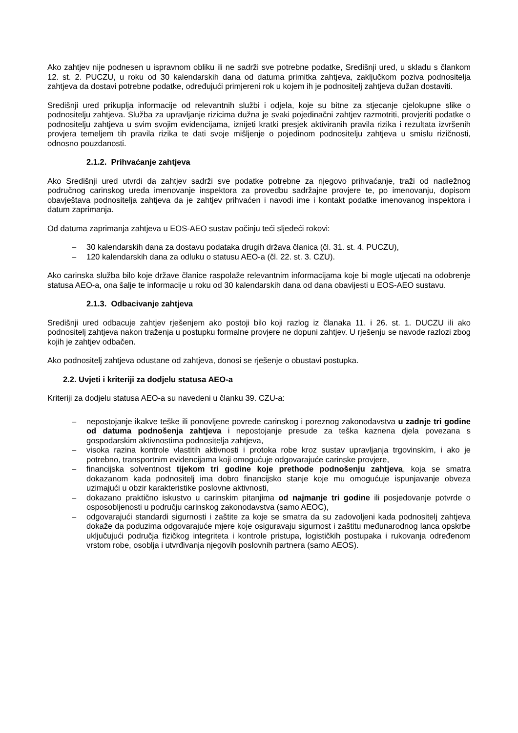Ako zahtjev nije podnesen u ispravnom obliku ili ne sadrži sve potrebne podatke, Središnji ured, u skladu s člankom 12. st. 2. PUCZU, u roku od 30 kalendarskih dana od datuma primitka zahtjeva, zaključkom poziva podnositelja zahtjeva da dostavi potrebne podatke, određujući primjereni rok u kojem ih je podnositelj zahtjeva dužan dostaviti.
Središnji ured prikuplja informacije od relevantnih službi i odjela, koje su bitne za stjecanje cjelokupne slike o podnositelju zahtjeva. Služba za upravljanje rizicima dužna je svaki pojedinačni zahtjev razmotriti, provjeriti podatke o podnositelju zahtjeva u svim svojim evidencijama, iznijeti kratki presjek aktiviranih pravila rizika i rezultata izvršenih provjera temeljem tih pravila rizika te dati svoje mišljenje o pojedinom podnositelju zahtjeva u smislu rizičnosti, odnosno pouzdanosti.
2.1.2. Prihvaćanje zahtjeva
Ako Središnji ured utvrdi da zahtjev sadrži sve podatke potrebne za njegovo prihvaćanje, traži od nadležnog područnog carinskog ureda imenovanje inspektora za provedbu sadržajne provjere te, po imenovanju, dopisom obavještava podnositelja zahtjeva da je zahtjev prihvaćen i navodi ime i kontakt podatke imenovanog inspektora i datum zaprimanja.
Od datuma zaprimanja zahtjeva u EOS-AEO sustav počinju teći sljedeći rokovi:
– 30 kalendarskih dana za dostavu podataka drugih država članica (čl. 31. st. 4. PUCZU),
– 120 kalendarskih dana za odluku o statusu AEO-a (čl. 22. st. 3. CZU).
Ako carinska služba bilo koje države članice raspolaže relevantnim informacijama koje bi mogle utjecati na odobrenje statusa AEO-a, ona šalje te informacije u roku od 30 kalendarskih dana od dana obavijesti u EOS-AEO sustavu.
2.1.3. Odbacivanje zahtjeva
Središnji ured odbacuje zahtjev rješenjem ako postoji bilo koji razlog iz članaka 11. i 26. st. 1. DUCZU ili ako podnositelj zahtjeva nakon traženja u postupku formalne provjere ne dopuni zahtjev. U rješenju se navode razlozi zbog kojih je zahtjev odbačen.
Ako podnositelj zahtjeva odustane od zahtjeva, donosi se rješenje o obustavi postupka.
2.2. Uvjeti i kriteriji za dodjelu statusa AEO-a
Kriteriji za dodjelu statusa AEO-a su navedeni u članku 39. CZU-a:
– nepostojanje ikakve teške ili ponovljene povrede carinskog i poreznog zakonodavstva u zadnje tri godine od datuma podnošenja zahtjeva i nepostojanje presude za teška kaznena djela povezana s gospodarskim aktivnostima podnositelja zahtjeva,
– visoka razina kontrole vlastitih aktivnosti i protoka robe kroz sustav upravljanja trgovinskim, i ako je potrebno, transportnim evidencijama koji omogućuje odgovarajuće carinske provjere,
– financijska solventnost tijekom tri godine koje prethode podnošenju zahtjeva, koja se smatra dokazanom kada podnositelj ima dobro financijsko stanje koje mu omogućuje ispunjavanje obveza uzimajući u obzir karakteristike poslovne aktivnosti,
– dokazano praktično iskustvo u carinskim pitanjima od najmanje tri godine ili posjedovanje potvrde o osposobljenosti u području carinskog zakonodavstva (samo AEOC),
– odgovarajući standardi sigurnosti i zaštite za koje se smatra da su zadovoljeni kada podnositelj zahtjeva dokaže da poduzima odgovarajuće mjere koje osiguravaju sigurnost i zaštitu međunarodnog lanca opskrbe uključujući područja fizičkog integriteta i kontrole pristupa, logističkih postupaka i rukovanja određenom vrstom robe, osoblja i utvrđivanja njegovih poslovnih partnera (samo AEOS).